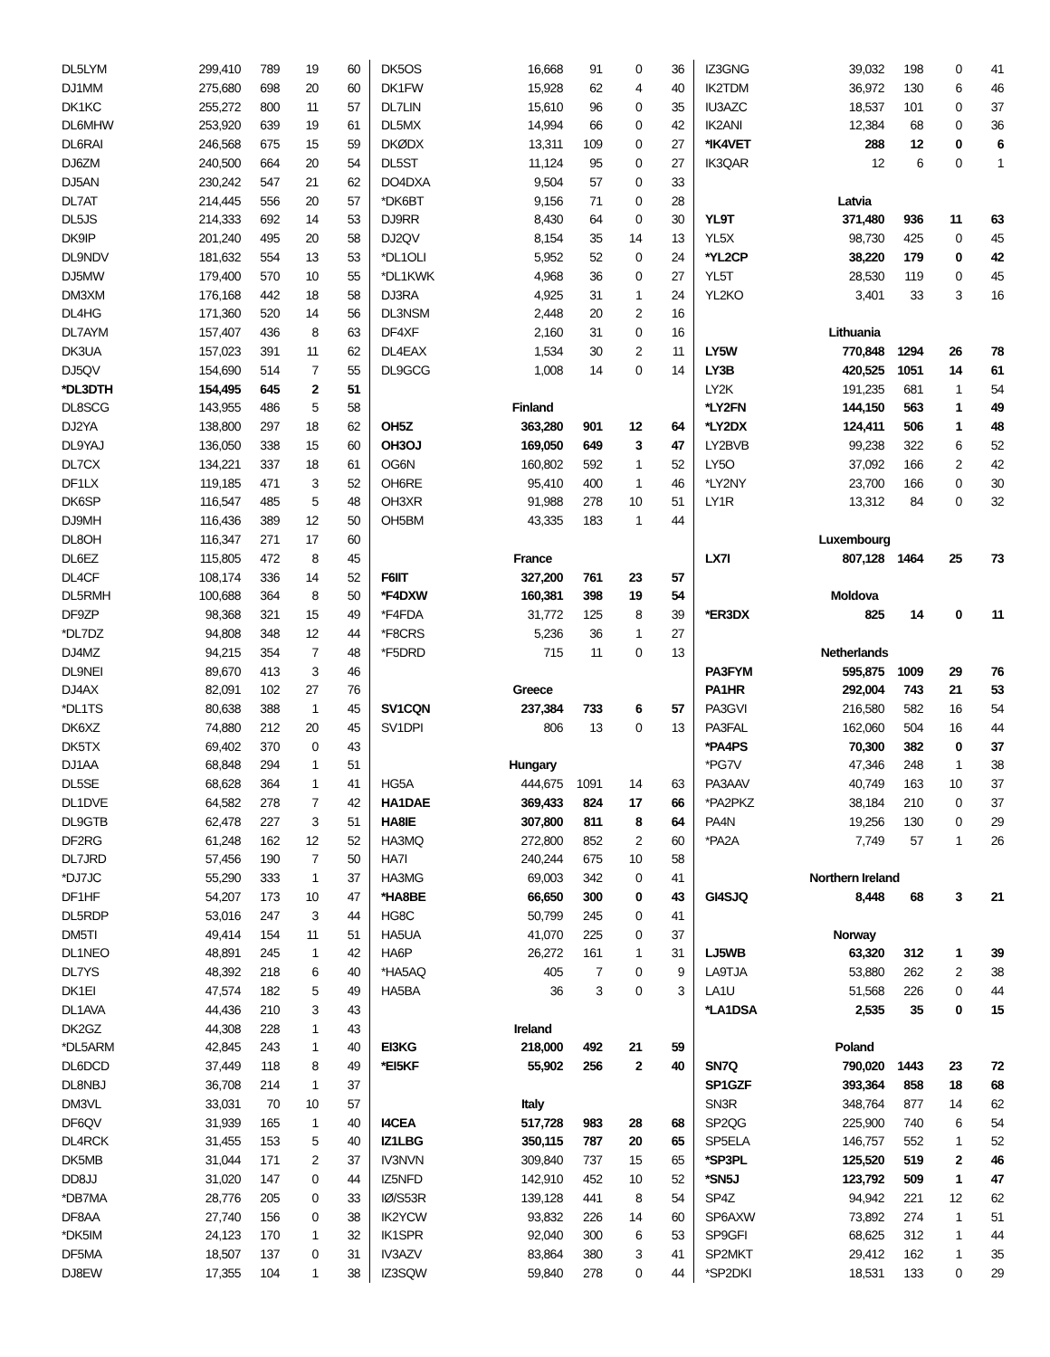| DL5LYM | 299,410 | 789 | 19 | 60 |
| DJ1MM | 275,680 | 698 | 20 | 60 |
| DK1KC | 255,272 | 800 | 11 | 57 |
| DL6MHW | 253,920 | 639 | 19 | 61 |
| DL6RAI | 246,568 | 675 | 15 | 59 |
| DJ6ZM | 240,500 | 664 | 20 | 54 |
| DJ5AN | 230,242 | 547 | 21 | 62 |
| DL7AT | 214,445 | 556 | 20 | 57 |
| DL5JS | 214,333 | 692 | 14 | 53 |
| DK9IP | 201,240 | 495 | 20 | 58 |
| DL9NDV | 181,632 | 554 | 13 | 53 |
| DJ5MW | 179,400 | 570 | 10 | 55 |
| DM3XM | 176,168 | 442 | 18 | 58 |
| DL4HG | 171,360 | 520 | 14 | 56 |
| DL7AYM | 157,407 | 436 | 8 | 63 |
| DK3UA | 157,023 | 391 | 11 | 62 |
| DJ5QV | 154,690 | 514 | 7 | 55 |
| *DL3DTH | 154,495 | 645 | 2 | 51 |
| DL8SCG | 143,955 | 486 | 5 | 58 |
| DJ2YA | 138,800 | 297 | 18 | 62 |
| DL9YAJ | 136,050 | 338 | 15 | 60 |
| DL7CX | 134,221 | 337 | 18 | 61 |
| DF1LX | 119,185 | 471 | 3 | 52 |
| DK6SP | 116,547 | 485 | 5 | 48 |
| DJ9MH | 116,436 | 389 | 12 | 50 |
| DL8OH | 116,347 | 271 | 17 | 60 |
| DL6EZ | 115,805 | 472 | 8 | 45 |
| DL4CF | 108,174 | 336 | 14 | 52 |
| DL5RMH | 100,688 | 364 | 8 | 50 |
| DF9ZP | 98,368 | 321 | 15 | 49 |
| *DL7DZ | 94,808 | 348 | 12 | 44 |
| DJ4MZ | 94,215 | 354 | 7 | 48 |
| DL9NEI | 89,670 | 413 | 3 | 46 |
| DJ4AX | 82,091 | 102 | 27 | 76 |
| *DL1TS | 80,638 | 388 | 1 | 45 |
| DK6XZ | 74,880 | 212 | 20 | 45 |
| DK5TX | 69,402 | 370 | 0 | 43 |
| DJ1AA | 68,848 | 294 | 1 | 51 |
| DL5SE | 68,628 | 364 | 1 | 41 |
| DL1DVE | 64,582 | 278 | 7 | 42 |
| DL9GTB | 62,478 | 227 | 3 | 51 |
| DF2RG | 61,248 | 162 | 12 | 52 |
| DL7JRD | 57,456 | 190 | 7 | 50 |
| *DJ7JC | 55,290 | 333 | 1 | 37 |
| DF1HF | 54,207 | 173 | 10 | 47 |
| DL5RDP | 53,016 | 247 | 3 | 44 |
| DM5TI | 49,414 | 154 | 11 | 51 |
| DL1NEO | 48,891 | 245 | 1 | 42 |
| DL7YS | 48,392 | 218 | 6 | 40 |
| DK1EI | 47,574 | 182 | 5 | 49 |
| DL1AVA | 44,436 | 210 | 3 | 43 |
| DK2GZ | 44,308 | 228 | 1 | 43 |
| *DL5ARM | 42,845 | 243 | 1 | 40 |
| DL6DCD | 37,449 | 118 | 8 | 49 |
| DL8NBJ | 36,708 | 214 | 1 | 37 |
| DM3VL | 33,031 | 70 | 10 | 57 |
| DF6QV | 31,939 | 165 | 1 | 40 |
| DL4RCK | 31,455 | 153 | 5 | 40 |
| DK5MB | 31,044 | 171 | 2 | 37 |
| DD8JJ | 31,020 | 147 | 0 | 44 |
| *DB7MA | 28,776 | 205 | 0 | 33 |
| DF8AA | 27,740 | 156 | 0 | 38 |
| *DK5IM | 24,123 | 170 | 1 | 32 |
| DF5MA | 18,507 | 137 | 0 | 31 |
| DJ8EW | 17,355 | 104 | 1 | 38 |
| DK5OS | 16,668 | 91 | 0 | 36 |
| DK1FW | 15,928 | 62 | 4 | 40 |
| DL7LIN | 15,610 | 96 | 0 | 35 |
| DL5MX | 14,994 | 66 | 0 | 42 |
| DKØDX | 13,311 | 109 | 0 | 27 |
| DL5ST | 11,124 | 95 | 0 | 27 |
| DO4DXA | 9,504 | 57 | 0 | 33 |
| *DK6BT | 9,156 | 71 | 0 | 28 |
| DJ9RR | 8,430 | 64 | 0 | 30 |
| DJ2QV | 8,154 | 35 | 14 | 13 |
| *DL1OLI | 5,952 | 52 | 0 | 24 |
| *DL1KWK | 4,968 | 36 | 0 | 27 |
| DJ3RA | 4,925 | 31 | 1 | 24 |
| DL3NSM | 2,448 | 20 | 2 | 16 |
| DF4XF | 2,160 | 31 | 0 | 16 |
| DL4EAX | 1,534 | 30 | 2 | 11 |
| DL9GCG | 1,008 | 14 | 0 | 14 |
| Finland | | | | |
| OH5Z | 363,280 | 901 | 12 | 64 |
| OH3OJ | 169,050 | 649 | 3 | 47 |
| OG6N | 160,802 | 592 | 1 | 52 |
| OH6RE | 95,410 | 400 | 1 | 46 |
| OH3XR | 91,988 | 278 | 10 | 51 |
| OH5BM | 43,335 | 183 | 1 | 44 |
| France | | | | |
| F6IIT | 327,200 | 761 | 23 | 57 |
| *F4DXW | 160,381 | 398 | 19 | 54 |
| *F4FDA | 31,772 | 125 | 8 | 39 |
| *F8CRS | 5,236 | 36 | 1 | 27 |
| *F5DRD | 715 | 11 | 0 | 13 |
| Greece | | | | |
| SV1CQN | 237,384 | 733 | 6 | 57 |
| SV1DPI | 806 | 13 | 0 | 13 |
| Hungary | | | | |
| HG5A | 444,675 | 1091 | 14 | 63 |
| HA1DAE | 369,433 | 824 | 17 | 66 |
| HA8IE | 307,800 | 811 | 8 | 64 |
| HA3MQ | 272,800 | 852 | 2 | 60 |
| HA7I | 240,244 | 675 | 10 | 58 |
| HA3MG | 69,003 | 342 | 0 | 41 |
| *HA8BE | 66,650 | 300 | 0 | 43 |
| HG8C | 50,799 | 245 | 0 | 41 |
| HA5UA | 41,070 | 225 | 0 | 37 |
| HA6P | 26,272 | 161 | 1 | 31 |
| *HA5AQ | 405 | 7 | 0 | 9 |
| HA5BA | 36 | 3 | 0 | 3 |
| Ireland | | | | |
| EI3KG | 218,000 | 492 | 21 | 59 |
| *EI5KF | 55,902 | 256 | 2 | 40 |
| Italy | | | | |
| I4CEA | 517,728 | 983 | 28 | 68 |
| IZ1LBG | 350,115 | 787 | 20 | 65 |
| IV3NVN | 309,840 | 737 | 15 | 65 |
| IZ5NFD | 142,910 | 452 | 10 | 52 |
| IØ/S53R | 139,128 | 441 | 8 | 54 |
| IK2YCW | 93,832 | 226 | 14 | 60 |
| IK1SPR | 92,040 | 300 | 6 | 53 |
| IV3AZV | 83,864 | 380 | 3 | 41 |
| IZ3SQW | 59,840 | 278 | 0 | 44 |
| IZ3GNG | 39,032 | 198 | 0 | 41 |
| IK2TDM | 36,972 | 130 | 6 | 46 |
| IU3AZC | 18,537 | 101 | 0 | 37 |
| IK2ANI | 12,384 | 68 | 0 | 36 |
| *IK4VET | 288 | 12 | 0 | 6 |
| IK3QAR | 12 | 6 | 0 | 1 |
| Latvia | | | | |
| YL9T | 371,480 | 936 | 11 | 63 |
| YL5X | 98,730 | 425 | 0 | 45 |
| *YL2CP | 38,220 | 179 | 0 | 42 |
| YL5T | 28,530 | 119 | 0 | 45 |
| YL2KO | 3,401 | 33 | 3 | 16 |
| Lithuania | | | | |
| LY5W | 770,848 | 1294 | 26 | 78 |
| LY3B | 420,525 | 1051 | 14 | 61 |
| LY2K | 191,235 | 681 | 1 | 54 |
| *LY2FN | 144,150 | 563 | 1 | 49 |
| *LY2DX | 124,411 | 506 | 1 | 48 |
| LY2BVB | 99,238 | 322 | 6 | 52 |
| LY5O | 37,092 | 166 | 2 | 42 |
| *LY2NY | 23,700 | 166 | 0 | 30 |
| LY1R | 13,312 | 84 | 0 | 32 |
| Luxembourg | | | | |
| LX7I | 807,128 | 1464 | 25 | 73 |
| Moldova | | | | |
| *ER3DX | 825 | 14 | 0 | 11 |
| Netherlands | | | | |
| PA3FYM | 595,875 | 1009 | 29 | 76 |
| PA1HR | 292,004 | 743 | 21 | 53 |
| PA3GVI | 216,580 | 582 | 16 | 54 |
| PA3FAL | 162,060 | 504 | 16 | 44 |
| *PA4PS | 70,300 | 382 | 0 | 37 |
| *PG7V | 47,346 | 248 | 1 | 38 |
| PA3AAV | 40,749 | 163 | 10 | 37 |
| *PA2PKZ | 38,184 | 210 | 0 | 37 |
| PA4N | 19,256 | 130 | 0 | 29 |
| *PA2A | 7,749 | 57 | 1 | 26 |
| Northern Ireland | | | | |
| GI4SJQ | 8,448 | 68 | 3 | 21 |
| Norway | | | | |
| LJ5WB | 63,320 | 312 | 1 | 39 |
| LA9TJA | 53,880 | 262 | 2 | 38 |
| LA1U | 51,568 | 226 | 0 | 44 |
| *LA1DSA | 2,535 | 35 | 0 | 15 |
| Poland | | | | |
| SN7Q | 790,020 | 1443 | 23 | 72 |
| SP1GZF | 393,364 | 858 | 18 | 68 |
| SN3R | 348,764 | 877 | 14 | 62 |
| SP2QG | 225,900 | 740 | 6 | 54 |
| SP5ELA | 146,757 | 552 | 1 | 52 |
| *SP3PL | 125,520 | 519 | 2 | 46 |
| *SN5J | 123,792 | 509 | 1 | 47 |
| SP4Z | 94,942 | 221 | 12 | 62 |
| SP6AXW | 73,892 | 274 | 1 | 51 |
| SP9GFI | 68,625 | 312 | 1 | 44 |
| SP2MKT | 29,412 | 162 | 1 | 35 |
| *SP2DKI | 18,531 | 133 | 0 | 29 |